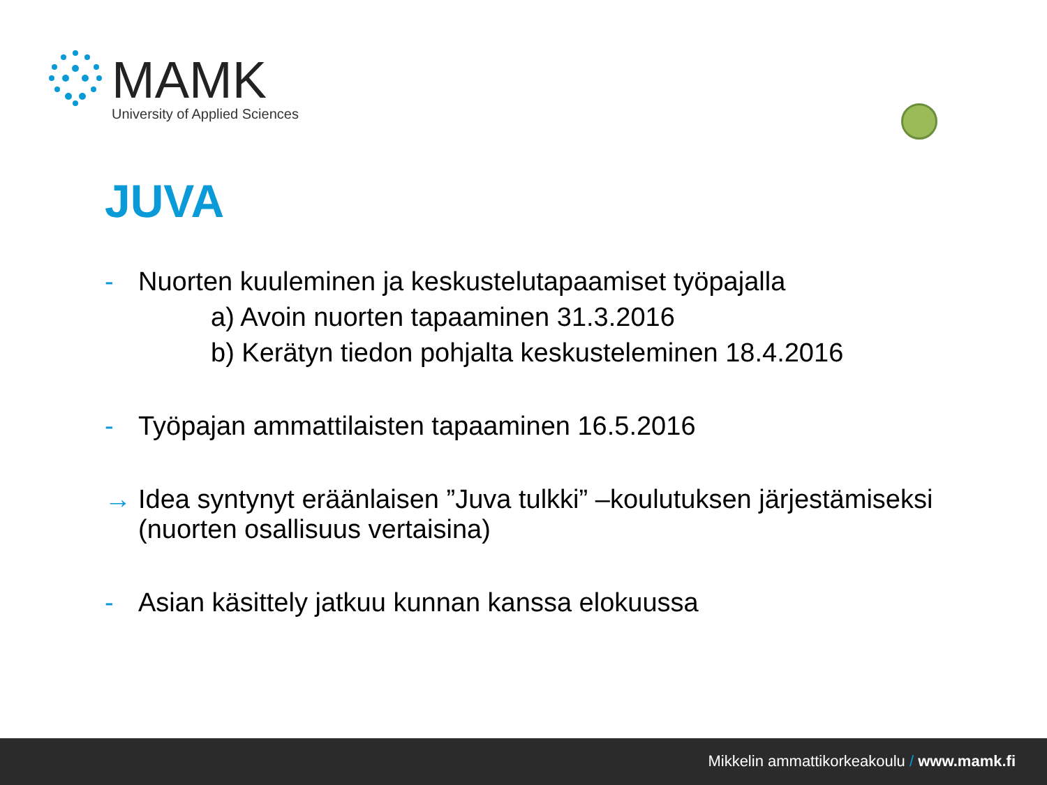MAMK
University of Applied Sciences
JUVA
- Nuorten kuuleminen ja keskustelutapaamiset työpajalla
a) Avoin nuorten tapaaminen 31.3.2016
b) Kerätyn tiedon pohjalta keskusteleminen 18.4.2016
- Työpajan ammattilaisten tapaaminen 16.5.2016
→ Idea syntynyt eräänlaisen ”Juva tulkki” –koulutuksen järjestämiseksi (nuorten osallisuus vertaisina)
- Asian käsittely jatkuu kunnan kanssa elokuussa
Mikkelin ammattikorkeakoulu / www.mamk.fi